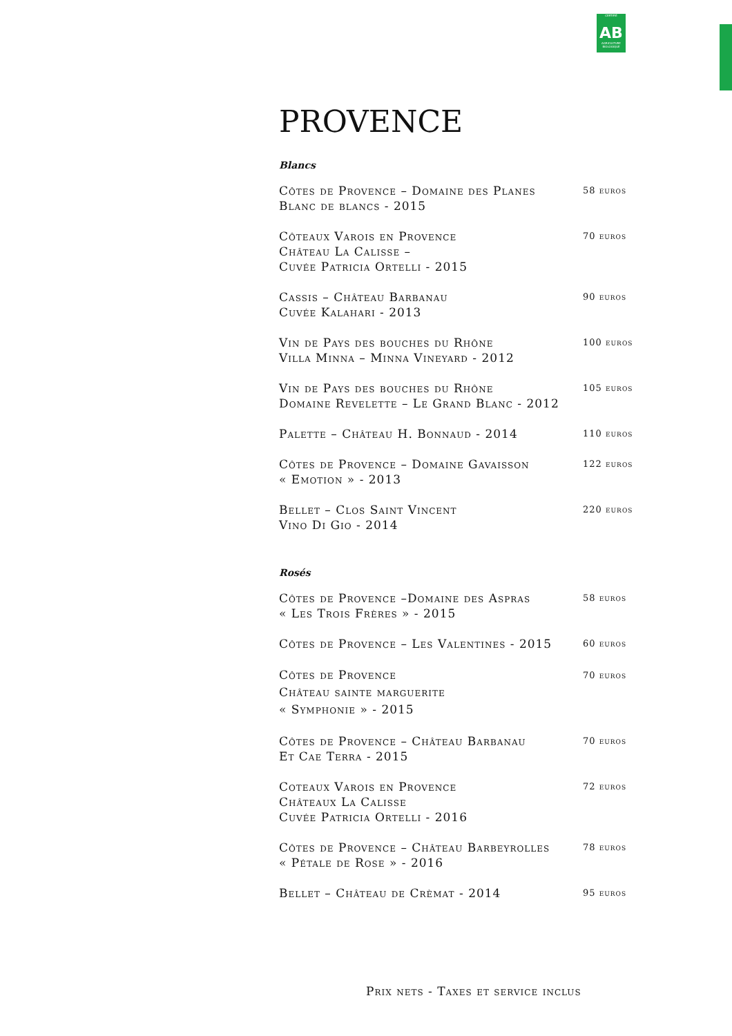CERTIFIÉ
AB
AGRICULTURE BIOLOGIQUE
PROVENCE
Blancs
Côtes de Provence – Domaine des Planes
Blanc de blancs - 2015
58 euros
Côteaux Varois en Provence
Château La Calisse –
Cuvée Patricia Ortelli - 2015
70 euros
Cassis – Château Barbanau
Cuvée Kalahari - 2013
90 euros
Vin de Pays des bouches du Rhône
Villa Minna – Minna Vineyard - 2012
100 euros
Vin de Pays des bouches du Rhône
Domaine Revelette – Le Grand Blanc - 2012
105 euros
Palette – Château H. Bonnaud - 2014
110 euros
Côtes de Provence – Domaine Gavaisson
« Emotion » - 2013
122 euros
Bellet – Clos Saint Vincent
Vino Di Gio - 2014
220 euros
Rosés
Côtes de Provence –Domaine des Aspras
« Les Trois Frères » - 2015
58 euros
Côtes de Provence – Les Valentines - 2015
60 euros
Côtes de Provence
Château sainte marguerite
« Symphonie » - 2015
70 euros
Côtes de Provence – Château Barbanau
Et Cae Terra - 2015
70 euros
Coteaux Varois en Provence
Châteaux La Calisse
Cuvée Patricia Ortelli - 2016
72 euros
Côtes de Provence – Château Barbeyrolles
« Pétale de Rose » - 2016
78 euros
Bellet – Château de Crèmat - 2014
95 euros
Prix nets - Taxes et service inclus